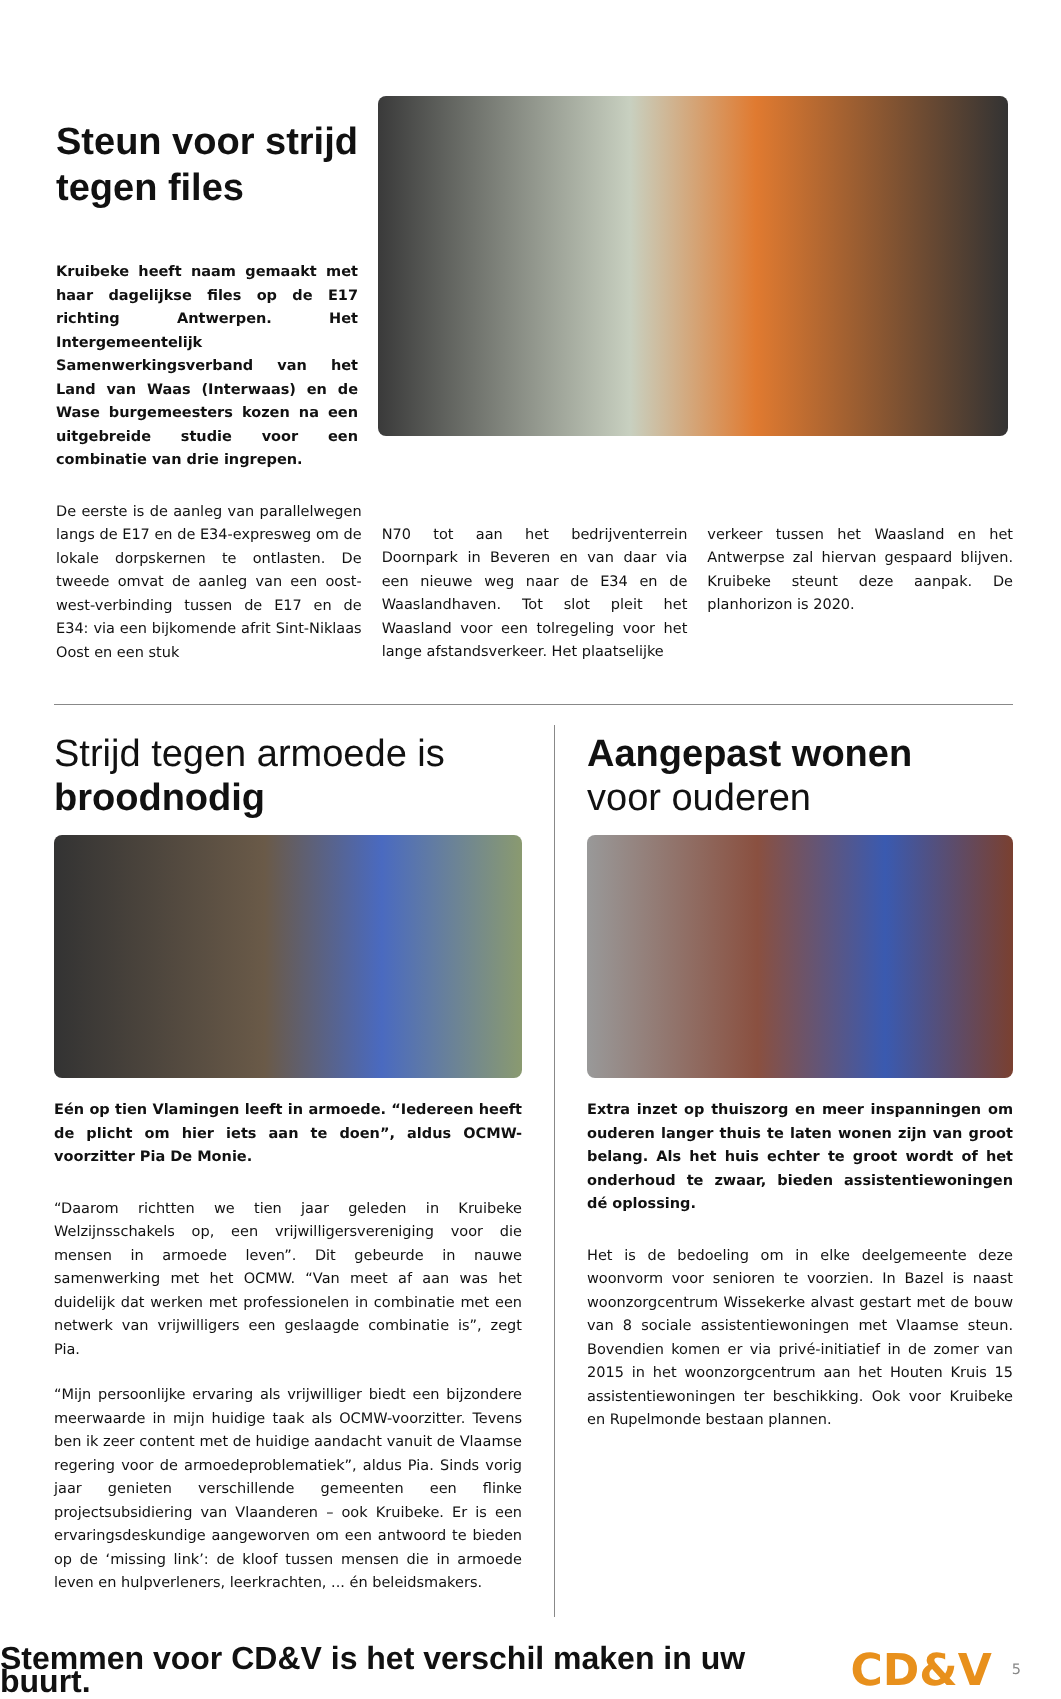Steun voor strijd
tegen files
Kruibeke heeft naam gemaakt met haar dagelijkse files op de E17 richting Antwerpen. Het Intergemeentelijk Samenwerkingsverband van het Land van Waas (Interwaas) en de Wase burgemeesters kozen na een uitgebreide studie voor een combinatie van drie ingrepen.
De eerste is de aanleg van parallelwegen langs de E17 en de E34-expresweg om de lokale dorpskernen te ontlasten. De tweede omvat de aanleg van een oost-west-verbinding tussen de E17 en de E34: via een bijkomende afrit Sint-Niklaas Oost en een stuk
N70 tot aan het bedrijventerrein Doornpark in Beveren en van daar via een nieuwe weg naar de E34 en de Waaslandhaven. Tot slot pleit het Waasland voor een tolregeling voor het lange afstandsverkeer. Het plaatselijke
verkeer tussen het Waasland en het Antwerpse zal hiervan gespaard blijven. Kruibeke steunt deze aanpak. De planhorizon is 2020.
Strijd tegen armoede is broodnodig
Eén op tien Vlamingen leeft in armoede. “Iedereen heeft de plicht om hier iets aan te doen”, aldus OCMW-voorzitter Pia De Monie.
“Daarom richtten we tien jaar geleden in Kruibeke Welzijnsschakels op, een vrijwilligersvereniging voor die mensen in armoede leven”. Dit gebeurde in nauwe samenwerking met het OCMW. “Van meet af aan was het duidelijk dat werken met professionelen in combinatie met een netwerk van vrijwilligers een geslaagde combinatie is”, zegt Pia.
“Mijn persoonlijke ervaring als vrijwilliger biedt een bijzondere meerwaarde in mijn huidige taak als OCMW-voorzitter. Tevens ben ik zeer content met de huidige aandacht vanuit de Vlaamse regering voor de armoedeproblematiek”, aldus Pia. Sinds vorig jaar genieten verschillende gemeenten een flinke projectsubsidiering van Vlaanderen – ook Kruibeke. Er is een ervaringsdeskundige aangeworven om een antwoord te bieden op de ‘missing link’: de kloof tussen mensen die in armoede leven en hulpverleners, leerkrachten, ... én beleidsmakers.
Aangepast wonen
voor ouderen
Extra inzet op thuiszorg en meer inspanningen om ouderen langer thuis te laten wonen zijn van groot belang. Als het huis echter te groot wordt of het onderhoud te zwaar, bieden assistentiewoningen dé oplossing.
Het is de bedoeling om in elke deelgemeente deze woonvorm voor senioren te voorzien. In Bazel is naast woonzorgcentrum Wissekerke alvast gestart met de bouw van 8 sociale assistentiewoningen met Vlaamse steun. Bovendien komen er via privé-initiatief in de zomer van 2015 in het woonzorgcentrum aan het Houten Kruis 15 assistentiewoningen ter beschikking. Ook voor Kruibeke en Rupelmonde bestaan plannen.
Stemmen voor CD&V is het verschil maken in uw buurt. CD&V 5